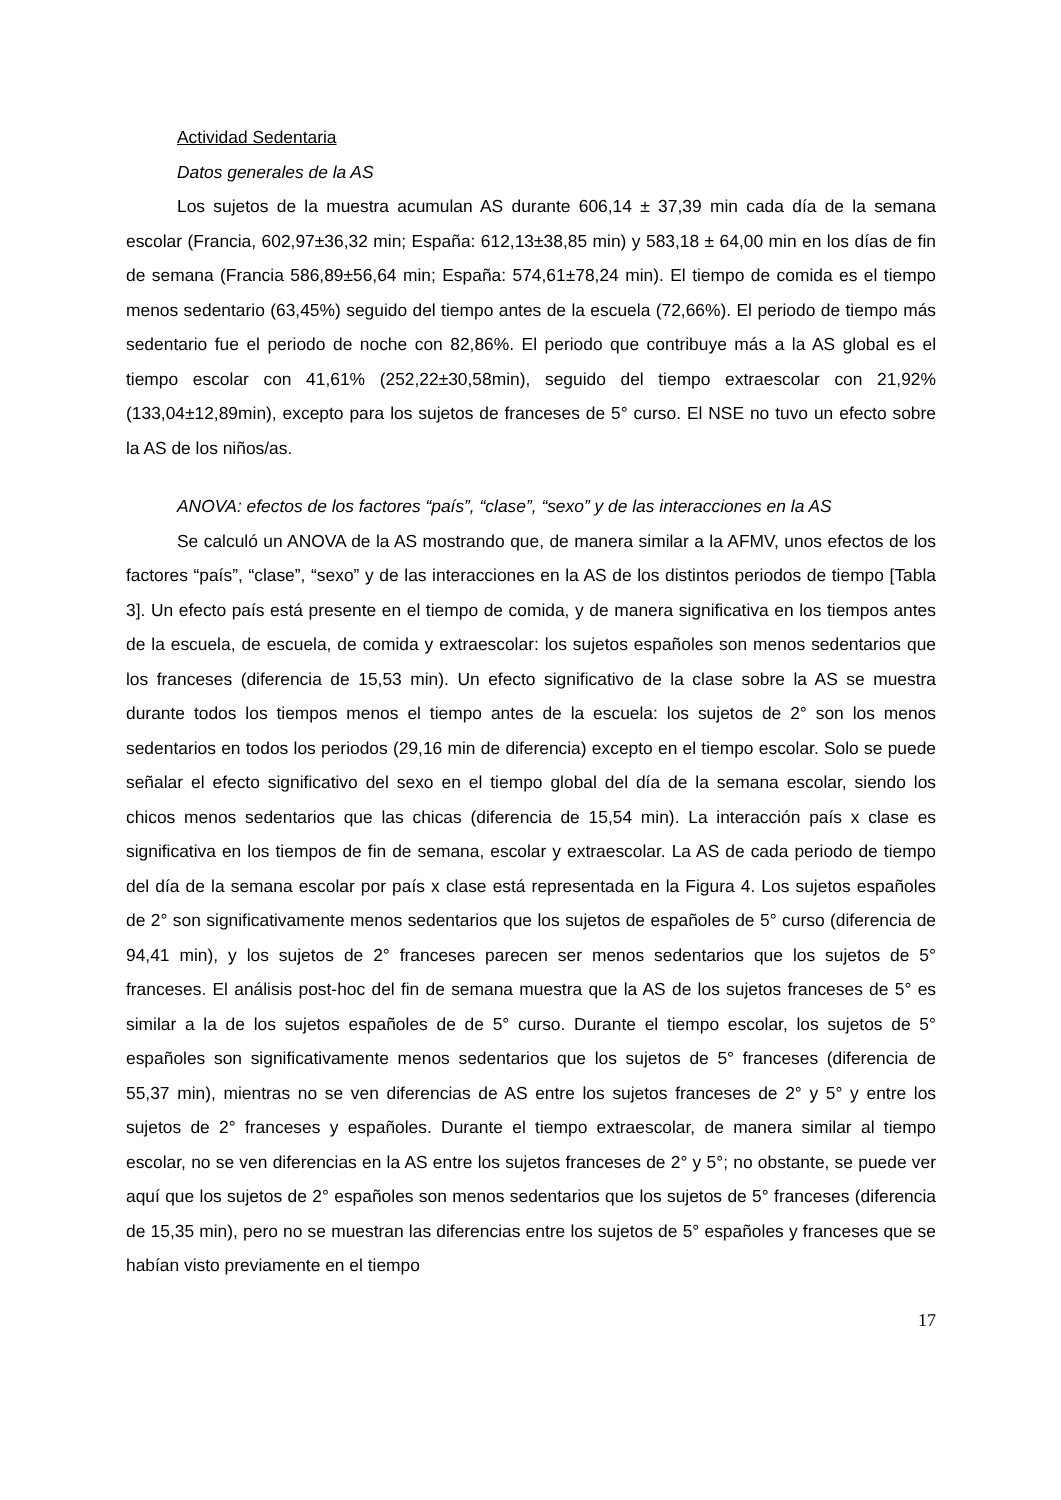Actividad Sedentaria
Datos generales de la AS
Los sujetos de la muestra acumulan AS durante 606,14 ± 37,39 min cada día de la semana escolar (Francia, 602,97±36,32 min; España: 612,13±38,85 min) y 583,18 ± 64,00 min en los días de fin de semana (Francia 586,89±56,64 min; España: 574,61±78,24 min). El tiempo de comida es el tiempo menos sedentario (63,45%) seguido del tiempo antes de la escuela (72,66%). El periodo de tiempo más sedentario fue el periodo de noche con 82,86%. El periodo que contribuye más a la AS global es el tiempo escolar con 41,61% (252,22±30,58min), seguido del tiempo extraescolar con 21,92% (133,04±12,89min), excepto para los sujetos de franceses de 5° curso. El NSE no tuvo un efecto sobre la AS de los niños/as.
ANOVA: efectos de los factores “país”, “clase”, “sexo” y de las interacciones en la AS
Se calculó un ANOVA de la AS mostrando que, de manera similar a la AFMV, unos efectos de los factores “país”, “clase”, “sexo” y de las interacciones en la AS de los distintos periodos de tiempo [Tabla 3]. Un efecto país está presente en el tiempo de comida, y de manera significativa en los tiempos antes de la escuela, de escuela, de comida y extraescolar: los sujetos españoles son menos sedentarios que los franceses (diferencia de 15,53 min). Un efecto significativo de la clase sobre la AS se muestra durante todos los tiempos menos el tiempo antes de la escuela: los sujetos de 2° son los menos sedentarios en todos los periodos (29,16 min de diferencia) excepto en el tiempo escolar. Solo se puede señalar el efecto significativo del sexo en el tiempo global del día de la semana escolar, siendo los chicos menos sedentarios que las chicas (diferencia de 15,54 min). La interacción país x clase es significativa en los tiempos de fin de semana, escolar y extraescolar. La AS de cada periodo de tiempo del día de la semana escolar por país x clase está representada en la Figura 4. Los sujetos españoles de 2° son significativamente menos sedentarios que los sujetos de españoles de 5° curso (diferencia de 94,41 min), y los sujetos de 2° franceses parecen ser menos sedentarios que los sujetos de 5° franceses. El análisis post-hoc del fin de semana muestra que la AS de los sujetos franceses de 5° es similar a la de los sujetos españoles de de 5° curso. Durante el tiempo escolar, los sujetos de 5° españoles son significativamente menos sedentarios que los sujetos de 5° franceses (diferencia de 55,37 min), mientras no se ven diferencias de AS entre los sujetos franceses de 2° y 5° y entre los sujetos de 2° franceses y españoles. Durante el tiempo extraescolar, de manera similar al tiempo escolar, no se ven diferencias en la AS entre los sujetos franceses de 2° y 5°; no obstante, se puede ver aquí que los sujetos de 2° españoles son menos sedentarios que los sujetos de 5° franceses (diferencia de 15,35 min), pero no se muestran las diferencias entre los sujetos de 5° españoles y franceses que se habían visto previamente en el tiempo
17